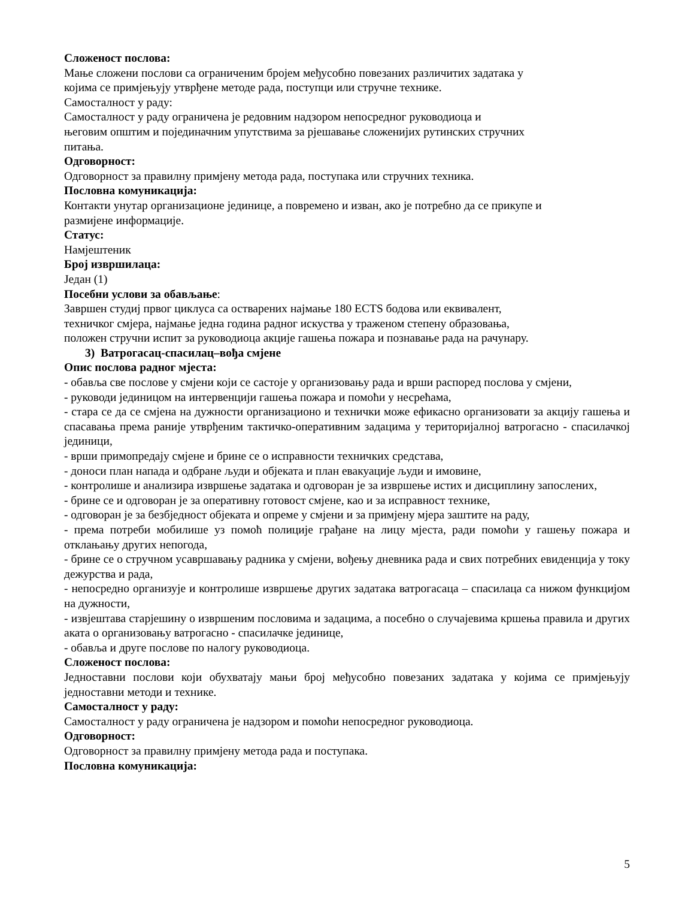Сложеност послова:
Мање сложени послови са ограниченим бројем међусобно повезаних различитих задатака у
којима се примјењују утврђене методе рада, поступци или стручне технике.
Самосталност у раду:
Самосталност у раду ограничена је редовним надзором непосредног руководиоца и
његовим општим и појединачним упутствима за рјешавање сложенијих рутинских стручних
питања.
Одговорност:
Одговорност за правилну примјену метода рада, поступака или стручних техника.
Пословна комуникација:
Контакти унутар организационе јединице, а повремено и изван, ако је потребно да се прикупе и
размијене информације.
Статус:
Намјештеник
Број извршилаца:
Један (1)
Посебни услови за обављање:
Завршен студиј првог циклуса са остварених најмање 180 ЕCTS бодова или еквивалент,
техничког смјера, најмање једна година радног искуства у траженом степену образовања,
положен стручни испит за руководиоца акције гашења пожара и познавање рада на рачунару.
3) Ватрогасац-спасилац–вођа смјене
Опис послова радног мјеста:
- обавља све послове у смјени који се састоје у организовању рада и врши распоред послова у смјени,
- руководи јединицом на интервенцији гашења пожара и помоћи у несрећама,
- стара се да се смјена на дужности организационо и технички може ефикасно организовати за акцију гашења и спасавања према раније утврђеним тактичко-оперативним задацима у територијалној ватрогасно - спасилачкој јединици,
- врши примопредају смјене и брине се о исправности техничких средстава,
- доноси план напада и одбране људи и објеката и план евакуације људи и имовине,
- контролише и анализира извршење задатака и одговоран је за извршење истих и дисциплину запослених,
- брине се и одговоран је за оперативну готовост смјене, као и за исправност технике,
- одговоран је за безбједност објеката и опреме у смјени и за примјену мјера заштите на раду,
- према потреби мобилише уз помоћ полиције грађане на лицу мјеста, ради помоћи у гашењу пожара и отклањању других непогода,
- брине се о стручном усавршавању радника у смјени, вођењу дневника рада и свих потребних евиденција у току дежурства и рада,
- непосредно организује и контролише извршење других задатака ватрогасаца – спасилаца са нижом функцијом на дужности,
- извјештава старјешину о извршеним пословима и задацима, а посебно о случајевима кршења правила и других аката о организовању ватрогасно - спасилачке јединице,
- обавља и друге послове по налогу руководиоца.
Сложеност послова:
Једноставни послови који обухватају мањи број међусобно повезаних задатака у којима се примјењују једноставни методи и технике.
Самосталност у раду:
Самосталност у раду ограничена је надзором и помоћи непосредног руководиоца.
Одговорност:
Одговорност за правилну примјену метода рада и поступака.
Пословна комуникација:
5